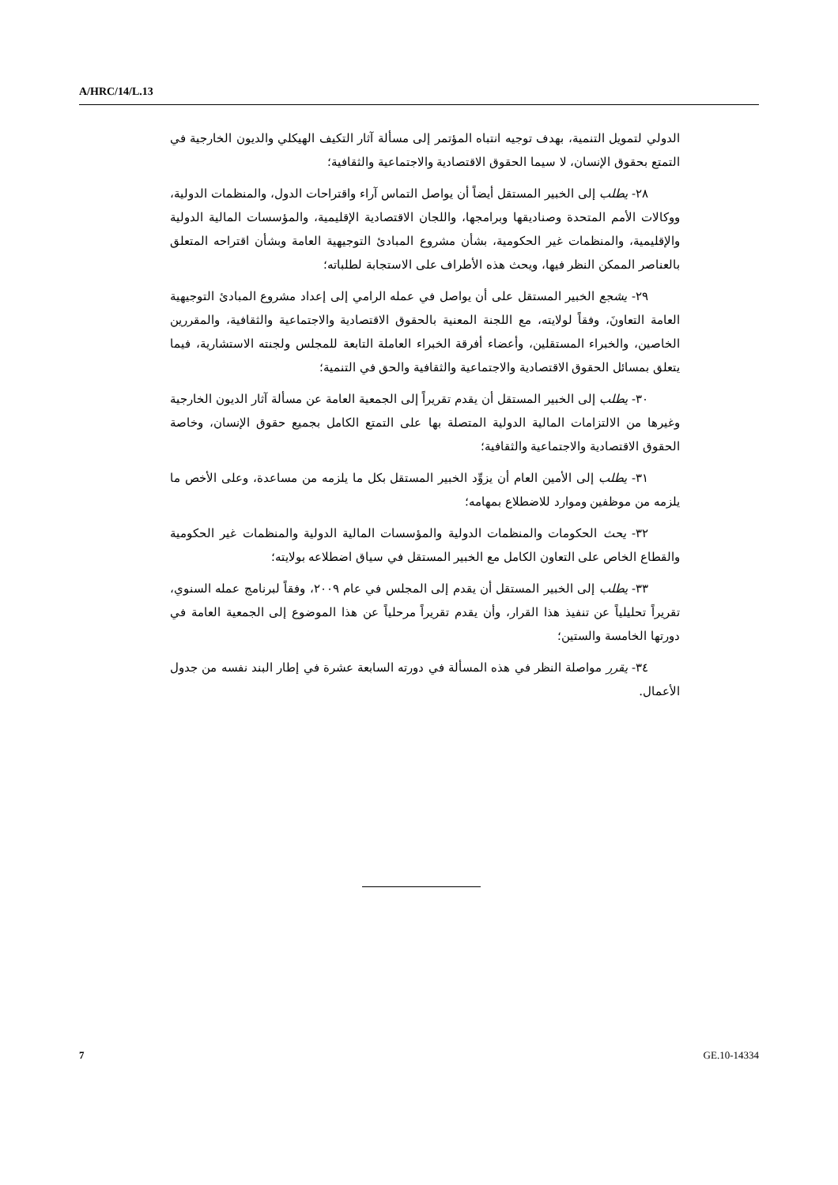A/HRC/14/L.13
الدولي لتمويل التنمية، بهدف توجيه انتباه المؤتمر إلى مسألة آثار التكيف الهيكلي والديون الخارجية في التمتع بحقوق الإنسان، لا سيما الحقوق الاقتصادية والاجتماعية والثقافية؛
٢٨- يطلب إلى الخبير المستقل أيضاً أن يواصل التماس آراء واقتراحات الدول، والمنظمات الدولية، ووكالات الأمم المتحدة وصناديقها وبرامجها، واللجان الاقتصادية الإقليمية، والمؤسسات المالية الدولية والإقليمية، والمنظمات غير الحكومية، بشأن مشروع المبادئ التوجيهية العامة وبشأن اقتراحه المتعلق بالعناصر الممكن النظر فيها، ويحث هذه الأطراف على الاستجابة لطلباته؛
٢٩- يشجع الخبير المستقل على أن يواصل في عمله الرامي إلى إعداد مشروع المبادئ التوجيهية العامة التعاونَ، وفقاً لولايته، مع اللجنة المعنية بالحقوق الاقتصادية والاجتماعية والثقافية، والمقررين الخاصين، والخبراء المستقلين، وأعضاء أفرقة الخبراء العاملة التابعة للمجلس ولجنته الاستشارية، فيما يتعلق بمسائل الحقوق الاقتصادية والاجتماعية والثقافية والحق في التنمية؛
٣٠- يطلب إلى الخبير المستقل أن يقدم تقريراً إلى الجمعية العامة عن مسألة آثار الديون الخارجية وغيرها من الالتزامات المالية الدولية المتصلة بها على التمتع الكامل بجميع حقوق الإنسان، وخاصة الحقوق الاقتصادية والاجتماعية والثقافية؛
٣١- يطلب إلى الأمين العام أن يزوِّد الخبير المستقل بكل ما يلزمه من مساعدة، وعلى الأخص ما يلزمه من موظفين وموارد للاضطلاع بمهامه؛
٣٢- يحث الحكومات والمنظمات الدولية والمؤسسات المالية الدولية والمنظمات غير الحكومية والقطاع الخاص على التعاون الكامل مع الخبير المستقل في سياق اضطلاعه بولايته؛
٣٣- يطلب إلى الخبير المستقل أن يقدم إلى المجلس في عام ٢٠٠٩، وفقاً لبرنامج عمله السنوي، تقريراً تحليلياً عن تنفيذ هذا القرار، وأن يقدم تقريراً مرحلياً عن هذا الموضوع إلى الجمعية العامة في دورتها الخامسة والستين؛
٣٤- يقرر مواصلة النظر في هذه المسألة في دورته السابعة عشرة في إطار البند نفسه من جدول الأعمال.
7 GE.10-14334